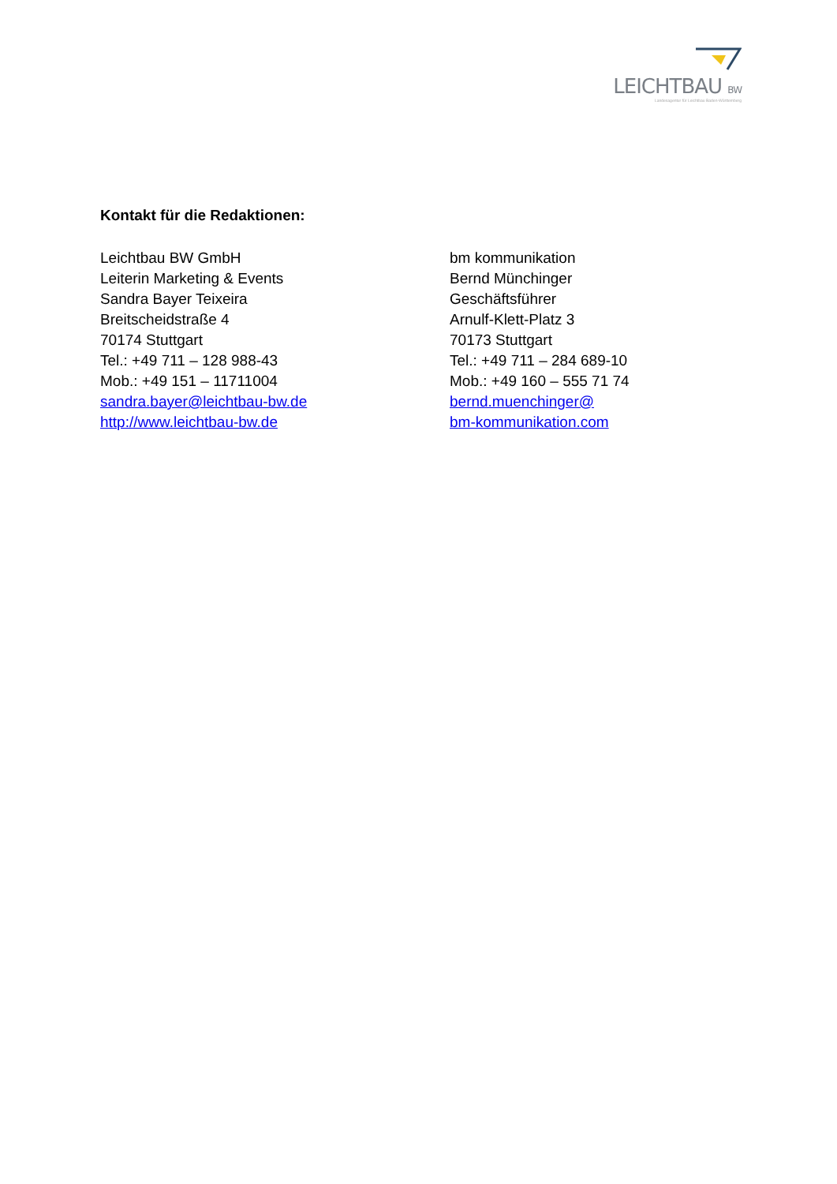LEICHTBAU BW
Landesagentur für Leichtbau Baden-Württemberg
Kontakt für die Redaktionen:
Leichtbau BW GmbH
Leiterin Marketing & Events
Sandra Bayer Teixeira
Breitscheidstraße 4
70174 Stuttgart
Tel.: +49 711 – 128 988-43
Mob.: +49 151 – 11711004
sandra.bayer@leichtbau-bw.de
http://www.leichtbau-bw.de
bm kommunikation
Bernd Münchinger
Geschäftsführer
Arnulf-Klett-Platz 3
70173 Stuttgart
Tel.: +49 711 – 284 689-10
Mob.: +49 160 – 555 71 74
bernd.muenchinger@
bm-kommunikation.com